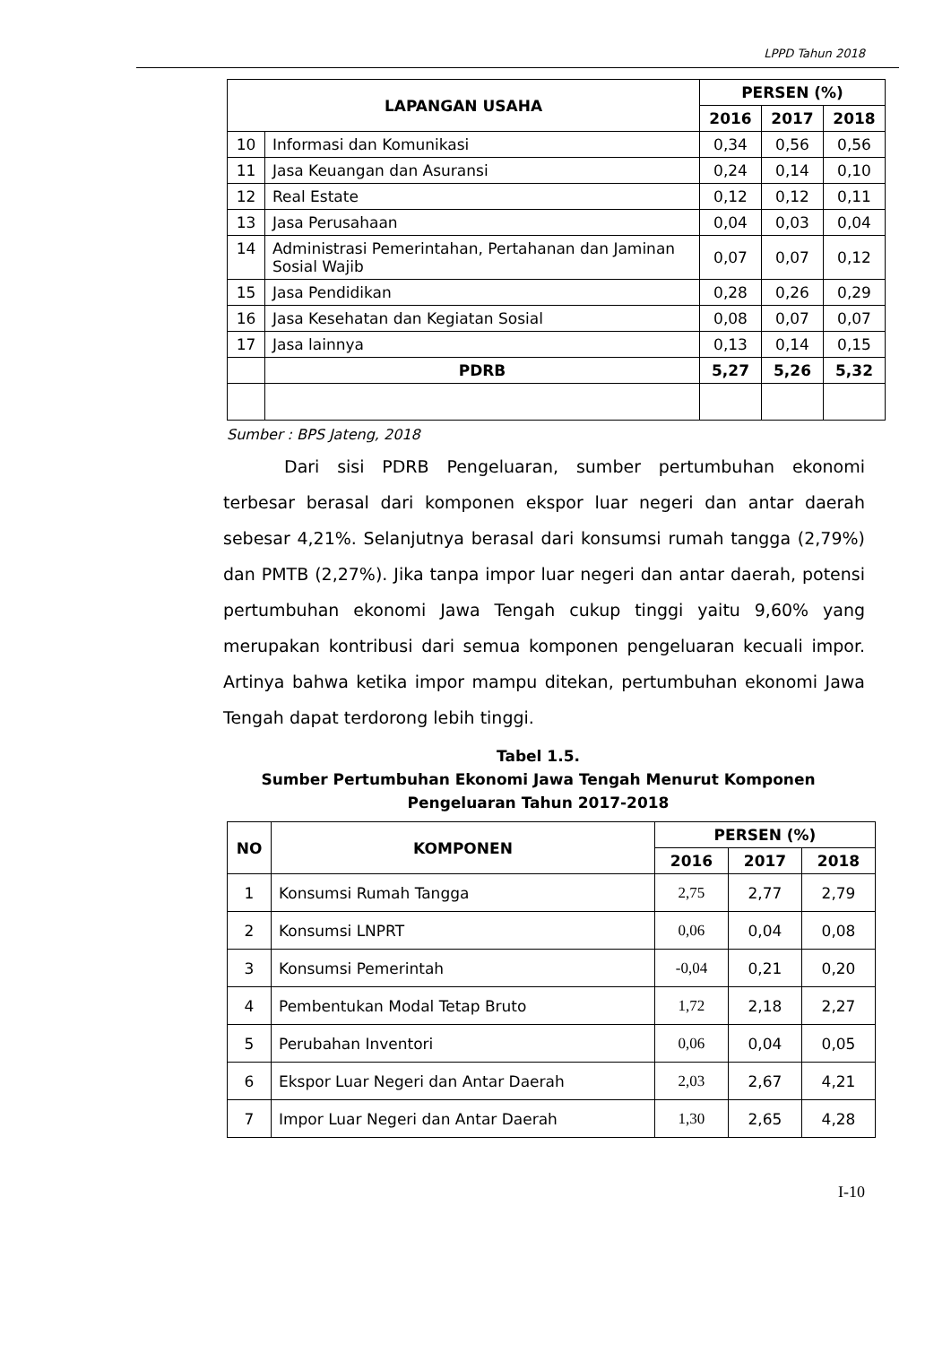LPPD Tahun 2018
| LAPANGAN USAHA | | PERSEN (%) | | |
| --- | --- | --- | --- | --- |
| | | 2016 | 2017 | 2018 |
| 10 | Informasi dan Komunikasi | 0,34 | 0,56 | 0,56 |
| 11 | Jasa Keuangan dan Asuransi | 0,24 | 0,14 | 0,10 |
| 12 | Real Estate | 0,12 | 0,12 | 0,11 |
| 13 | Jasa Perusahaan | 0,04 | 0,03 | 0,04 |
| 14 | Administrasi Pemerintahan, Pertahanan dan Jaminan Sosial Wajib | 0,07 | 0,07 | 0,12 |
| 15 | Jasa Pendidikan | 0,28 | 0,26 | 0,29 |
| 16 | Jasa Kesehatan dan Kegiatan Sosial | 0,08 | 0,07 | 0,07 |
| 17 | Jasa lainnya | 0,13 | 0,14 | 0,15 |
| | PDRB | 5,27 | 5,26 | 5,32 |
Sumber : BPS Jateng, 2018
Dari sisi PDRB Pengeluaran, sumber pertumbuhan ekonomi terbesar berasal dari komponen ekspor luar negeri dan antar daerah sebesar 4,21%. Selanjutnya berasal dari konsumsi rumah tangga (2,79%) dan PMTB (2,27%). Jika tanpa impor luar negeri dan antar daerah, potensi pertumbuhan ekonomi Jawa Tengah cukup tinggi yaitu 9,60% yang merupakan kontribusi dari semua komponen pengeluaran kecuali impor. Artinya bahwa ketika impor mampu ditekan, pertumbuhan ekonomi Jawa Tengah dapat terdorong lebih tinggi.
Tabel 1.5.
Sumber Pertumbuhan Ekonomi Jawa Tengah Menurut Komponen Pengeluaran Tahun 2017-2018
| NO | KOMPONEN | PERSEN (%) | | |
| --- | --- | --- | --- | --- |
| | | 2016 | 2017 | 2018 |
| 1 | Konsumsi Rumah Tangga | 2,75 | 2,77 | 2,79 |
| 2 | Konsumsi LNPRT | 0,06 | 0,04 | 0,08 |
| 3 | Konsumsi Pemerintah | -0,04 | 0,21 | 0,20 |
| 4 | Pembentukan Modal Tetap Bruto | 1,72 | 2,18 | 2,27 |
| 5 | Perubahan Inventori | 0,06 | 0,04 | 0,05 |
| 6 | Ekspor Luar Negeri dan Antar Daerah | 2,03 | 2,67 | 4,21 |
| 7 | Impor Luar Negeri dan Antar Daerah | 1,30 | 2,65 | 4,28 |
I-10